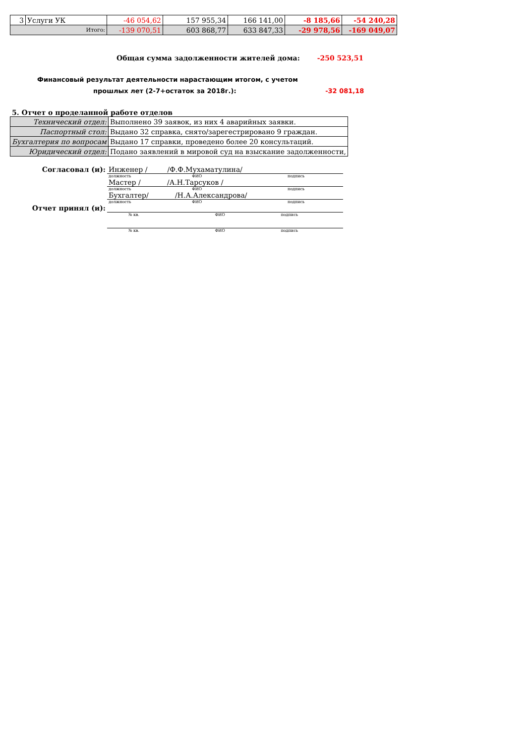| 3 | Услуги УК | -46 054,62 | 157 955,34 | 166 141,00 | -8 185,66 | -54 240,28 |
| Итого: | | -139 070,51 | 603 868,77 | 633 847,33 | -29 978,56 | -169 049,07 |
Общая сумма задолженности жителей дома: -250 523,51
Финансовый результат деятельности нарастающим итогом, с учетом
прошлых лет (2-7+остаток за 2018г.): -32 081,18
5. Отчет о проделанной работе отделов
| Технический отдел: | Выполнено 39 заявок, из них 4 аварийных заявки. |
| Паспортный стол: | Выдано 32 справка, снято/зарегестрировано 9 граждан. |
| Бухгалтерия по вопросам | Выдано 17 справки, проведено более 20 консультаций. |
| Юридический отдел: | Подано заявлений в мировой суд на взыскание задолженности, |
| Согласовал (и): | Инженер / /Ф.Ф.Мухаматулина/ |
| | должность ФИО подпись |
| | Мастер / /А.Н.Тарсуков / |
| | должность ФИО подпись |
| | Бухгалтер/ /Н.А.Александрова/ |
| | должность ФИО подпись |
| Отчет принял (и): | |
| | № кв. ФИО подпись |
| | № кв. ФИО подпись |